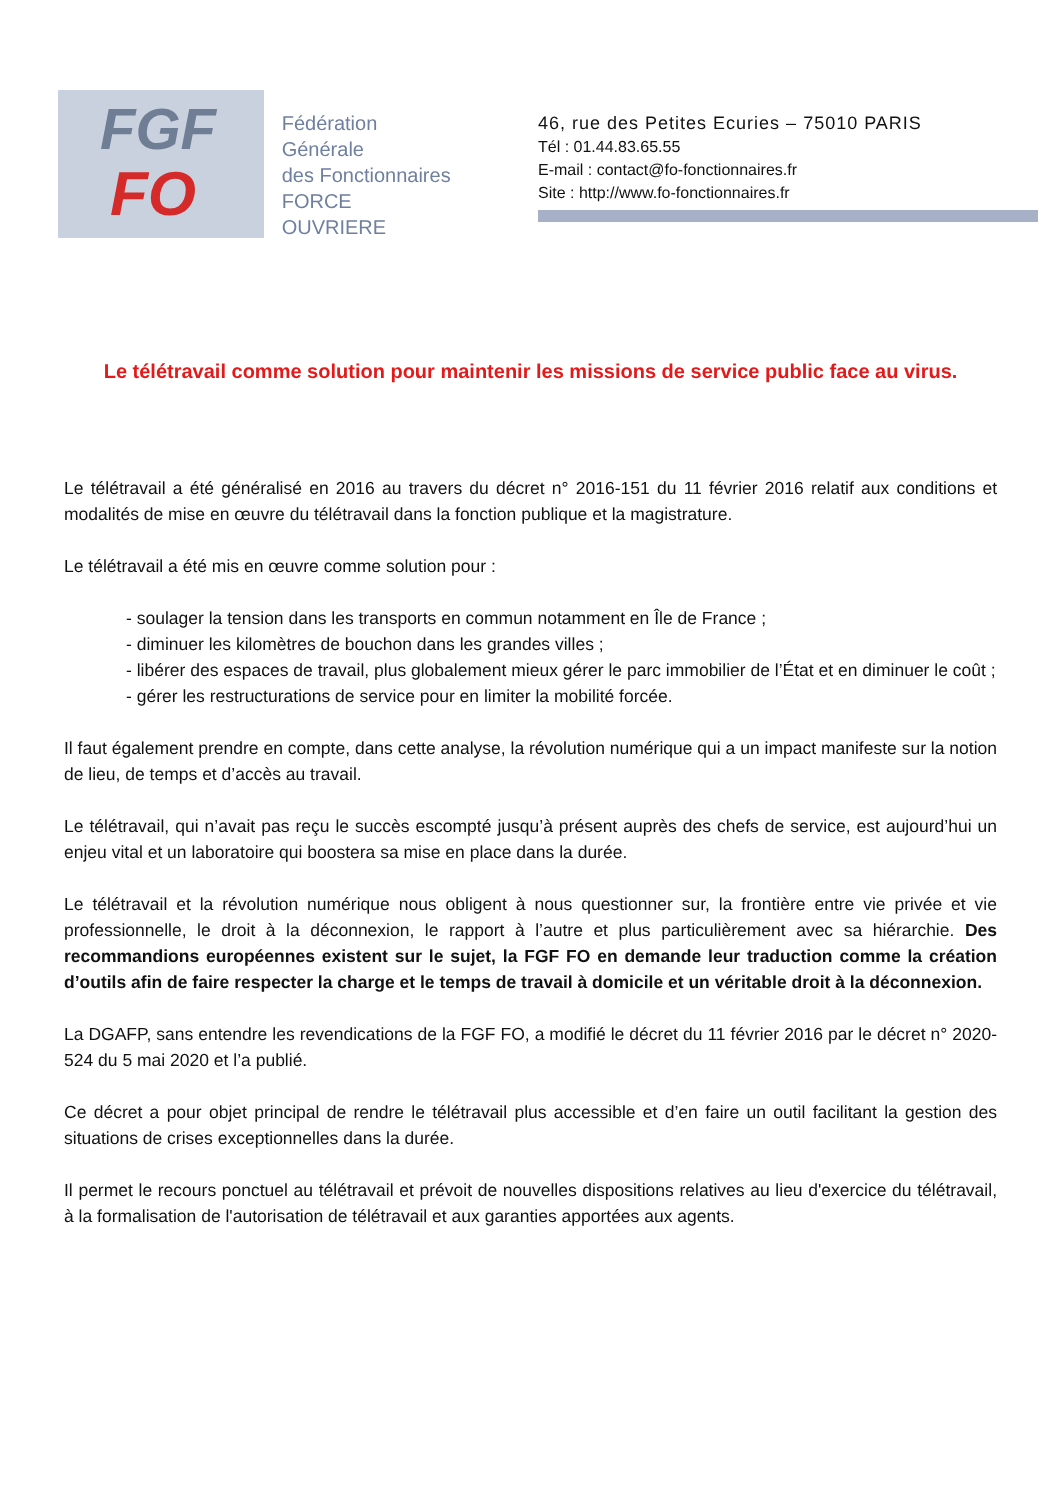FGF
FO
Fédération
Générale
des Fonctionnaires
FORCE OUVRIERE
46, rue des Petites Ecuries – 75010 PARIS
Tél : 01.44.83.65.55
E-mail : contact@fo-fonctionnaires.fr
Site : http://www.fo-fonctionnaires.fr
Le télétravail comme solution pour maintenir les missions de service public face au virus.
Le télétravail a été généralisé en 2016 au travers du décret n° 2016-151 du 11 février 2016 relatif aux conditions et modalités de mise en œuvre du télétravail dans la fonction publique et la magistrature.
Le télétravail a été mis en œuvre comme solution pour :
- soulager la tension dans les transports en commun notamment en Île de France ;
- diminuer les kilomètres de bouchon dans les grandes villes ;
- libérer des espaces de travail, plus globalement mieux gérer le parc immobilier de l’État et en diminuer le coût ;
- gérer les restructurations de service pour en limiter la mobilité forcée.
Il faut également prendre en compte, dans cette analyse, la révolution numérique qui a un impact manifeste sur la notion de lieu, de temps et d’accès au travail.
Le télétravail, qui n’avait pas reçu le succès escompté jusqu’à présent auprès des chefs de service, est aujourd’hui un enjeu vital et un laboratoire qui boostera sa mise en place dans la durée.
Le télétravail et la révolution numérique nous obligent à nous questionner sur, la frontière entre vie privée et vie professionnelle, le droit à la déconnexion, le rapport à l’autre et plus particulièrement avec sa hiérarchie. Des recommandions européennes existent sur le sujet, la FGF FO en demande leur traduction comme la création d’outils afin de faire respecter la charge et le temps de travail à domicile et un véritable droit à la déconnexion.
La DGAFP, sans entendre les revendications de la FGF FO, a modifié le décret du 11 février 2016 par le décret n° 2020-524 du 5 mai 2020 et l’a publié.
Ce décret a pour objet principal de rendre le télétravail plus accessible et d’en faire un outil facilitant la gestion des situations de crises exceptionnelles dans la durée.
Il permet le recours ponctuel au télétravail et prévoit de nouvelles dispositions relatives au lieu d'exercice du télétravail, à la formalisation de l'autorisation de télétravail et aux garanties apportées aux agents.